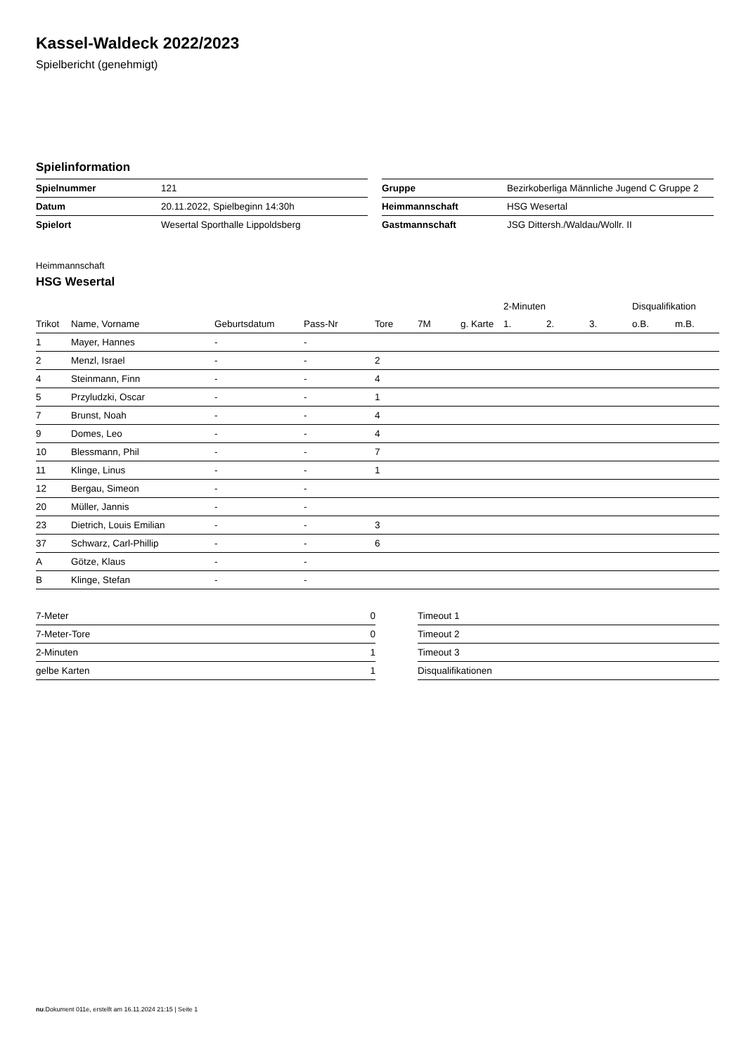Kassel-Waldeck 2022/2023
Spielbericht (genehmigt)
Spielinformation
| Spielnummer | 121 |
| Datum | 20.11.2022, Spielbeginn 14:30h |
| Spielort | Wesertal Sporthalle Lippoldsberg |
| Gruppe | Bezirkoberliga Männliche Jugend C Gruppe 2 |
| Heimmannschaft | HSG Wesertal |
| Gastmannschaft | JSG Dittersh./Waldau/Wollr. II |
Heimmannschaft
HSG Wesertal
| | | | | | | | 2-Minuten | | | Disqualifikation | |
| --- | --- | --- | --- | --- | --- | --- | --- | --- | --- | --- | --- |
| Trikot | Name, Vorname | Geburtsdatum | Pass-Nr | Tore | 7M | g. Karte | 1. | 2. | 3. | o.B. | m.B. |
| 1 | Mayer, Hannes | - | - | | | | | | | | |
| 2 | Menzl, Israel | - | - | 2 | | | | | | | |
| 4 | Steinmann, Finn | - | - | 4 | | | | | | | |
| 5 | Przyludzki, Oscar | - | - | 1 | | | | | | | |
| 7 | Brunst, Noah | - | - | 4 | | | | | | | |
| 9 | Domes, Leo | - | - | 4 | | | | | | | |
| 10 | Blessmann, Phil | - | - | 7 | | | | | | | |
| 11 | Klinge, Linus | - | - | 1 | | | | | | | |
| 12 | Bergau, Simeon | - | - | | | | | | | | |
| 20 | Müller, Jannis | - | - | | | | | | | | |
| 23 | Dietrich, Louis Emilian | - | - | 3 | | | | | | | |
| 37 | Schwarz, Carl-Phillip | - | - | 6 | | | | | | | |
| A | Götze, Klaus | - | - | | | | | | | | |
| B | Klinge, Stefan | - | - | | | | | | | | |
| 7-Meter | 0 |
| 7-Meter-Tore | 0 |
| 2-Minuten | 1 |
| gelbe Karten | 1 |
| Timeout 1 |
| Timeout 2 |
| Timeout 3 |
| Disqualifikationen |
nu.Dokument 011e, erstellt am 16.11.2024 21:15 | Seite 1